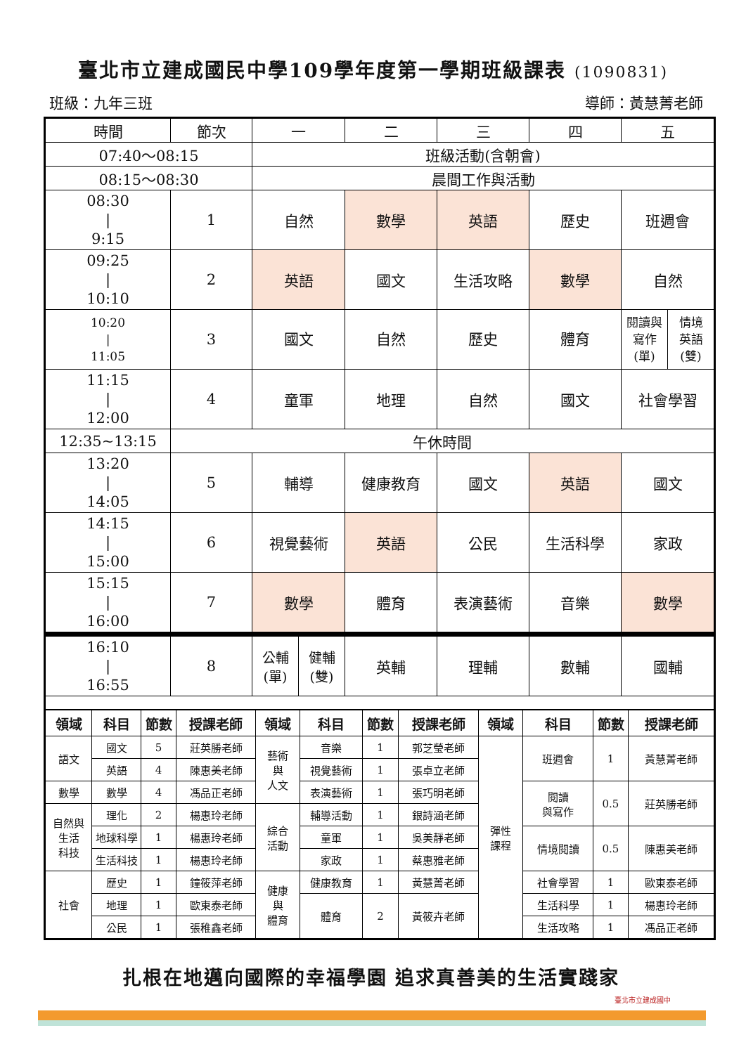臺北市立建成國民中學109學年度第一學期班級課表 (1090831)
班級：九年三班 導師：黃慧菁老師
| 時間 | 節次 | 一 | | 二 | 三 | 四 | 五 | |
| 07:40～08:15 | | 班級活動(含朝會) | | | | | | |
| 08:15～08:30 | | 晨間工作與活動 | | | | | | |
| 08:30 / 9:15 | 1 | 自然 | | 數學 | 英語 | 歷史 | 班週會 | |
| 09:25 / 10:10 | 2 | 英語 | | 國文 | 生活攻略 | 數學 | 自然 | |
| 10:20 / 11:05 | 3 | 國文 | | 自然 | 歷史 | 體育 | 閱讀與 寫作 (單) | 情境 英語 (雙) |
| 11:15 / 12:00 | 4 | 童軍 | | 地理 | 自然 | 國文 | 社會學習 | |
| 12:35~13:15 | 午休時間 | | | | | | | |
| 13:20 / 14:05 | 5 | 輔導 | | 健康教育 | 國文 | 英語 | 國文 | |
| 14:15 / 15:00 | 6 | 視覺藝術 | | 英語 | 公民 | 生活科學 | 家政 | |
| 15:15 / 16:00 | 7 | 數學 | | 體育 | 表演藝術 | 音樂 | 數學 | |
| 16:10 / 16:55 | 8 | 公輔 (單) | 健輔 (雙) | 英輔 | 理輔 | 數輔 | 國輔 | |
| 領域 | 科目 | 節數 | 授課老師 | 領域 | 科目 | 節數 | 授課老師 | 領域 | 科目 | 節數 | 授課老師 |
| --- | --- | --- | --- | --- | --- | --- | --- | --- | --- | --- | --- |
| 語文 | 國文 | 5 | 莊英勝老師 | 藝術 與 人文 | 音樂 | 1 | 郭芝瑩老師 | 彈性 課程 | 班週會 | 1 | 黃慧菁老師 |
| | 英語 | 4 | 陳惠美老師 | | 視覺藝術 | 1 | 張卓立老師 | | | | |
| 數學 | 數學 | 4 | 馮品正老師 | | 表演藝術 | 1 | 張巧明老師 | | 閱讀 與寫作 | 0.5 | 莊英勝老師 |
| 自然與 生活 科技 | 理化 | 2 | 楊惠玲老師 | 綜合 活動 | 輔導活動 | 1 | 銀詩涵老師 | | | | |
| | 地球科學 | 1 | 楊惠玲老師 | | 童軍 | 1 | 吳美靜老師 | | 情境閱讀 | 0.5 | 陳惠美老師 |
| | 生活科技 | 1 | 楊惠玲老師 | | 家政 | 1 | 蔡惠雅老師 | | | | |
| 社會 | 歷史 | 1 | 鐘筱萍老師 | 健康 與 體育 | 健康教育 | 1 | 黃慧菁老師 | | 社會學習 | 1 | 歐東泰老師 |
| | 地理 | 1 | 歐東泰老師 | | 體育 | 2 | 黃筱卉老師 | | 生活科學 | 1 | 楊惠玲老師 |
| | 公民 | 1 | 張稚鑫老師 | | | | | | 生活攻略 | 1 | 馮品正老師 |
扎根在地邁向國際的幸福學園 追求真善美的生活實踐家
臺北市立建成國中